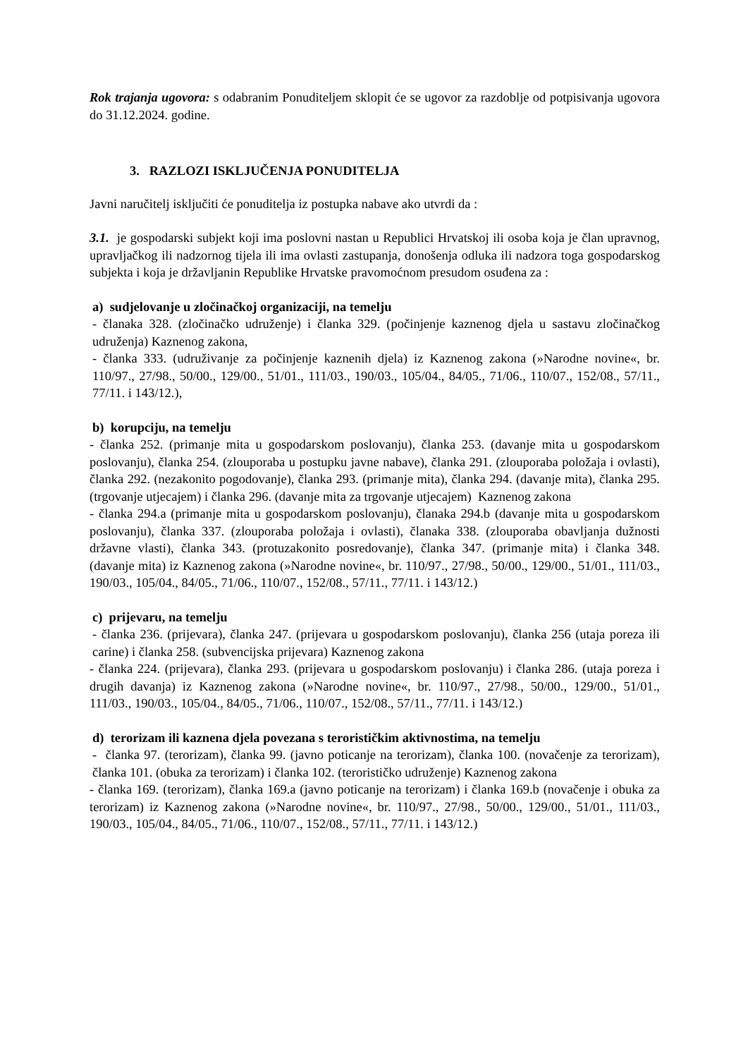Rok trajanja ugovora: s odabranim Ponuditeljem sklopit će se ugovor za razdoblje od potpisivanja ugovora do 31.12.2024. godine.
3. RAZLOZI ISKLJUČENJA PONUDITELJA
Javni naručitelj isključiti će ponuditelja iz postupka nabave ako utvrdi da :
3.1. je gospodarski subjekt koji ima poslovni nastan u Republici Hrvatskoj ili osoba koja je član upravnog, upravljačkog ili nadzornog tijela ili ima ovlasti zastupanja, donošenja odluka ili nadzora toga gospodarskog subjekta i koja je državljanin Republike Hrvatske pravomoćnom presudom osuđena za :
a) sudjelovanje u zločinačkoj organizaciji, na temelju
- članaka 328. (zločinačko udruženje) i članka 329. (počinjenje kaznenog djela u sastavu zločinačkog udruženja) Kaznenog zakona,
- članka 333. (udruživanje za počinjenje kaznenih djela) iz Kaznenog zakona (»Narodne novine«, br. 110/97., 27/98., 50/00., 129/00., 51/01., 111/03., 190/03., 105/04., 84/05., 71/06., 110/07., 152/08., 57/11., 77/11. i 143/12.),
b) korupciju, na temelju
- članka 252. (primanje mita u gospodarskom poslovanju), članka 253. (davanje mita u gospodarskom poslovanju), članka 254. (zlouporaba u postupku javne nabave), članka 291. (zlouporaba položaja i ovlasti), članka 292. (nezakonito pogodovanje), članka 293. (primanje mita), članka 294. (davanje mita), članka 295. (trgovanje utjecajem) i članka 296. (davanje mita za trgovanje utjecajem) Kaznenog zakona
- članka 294.a (primanje mita u gospodarskom poslovanju), članaka 294.b (davanje mita u gospodarskom poslovanju), članka 337. (zlouporaba položaja i ovlasti), članaka 338. (zlouporaba obavljanja dužnosti državne vlasti), članka 343. (protuzakonito posredovanje), članka 347. (primanje mita) i članka 348. (davanje mita) iz Kaznenog zakona (»Narodne novine«, br. 110/97., 27/98., 50/00., 129/00., 51/01., 111/03., 190/03., 105/04., 84/05., 71/06., 110/07., 152/08., 57/11., 77/11. i 143/12.)
c) prijevaru, na temelju
- članka 236. (prijevara), članka 247. (prijevara u gospodarskom poslovanju), članka 256 (utaja poreza ili carine) i članka 258. (subvencijska prijevara) Kaznenog zakona
- članka 224. (prijevara), članka 293. (prijevara u gospodarskom poslovanju) i članka 286. (utaja poreza i drugih davanja) iz Kaznenog zakona (»Narodne novine«, br. 110/97., 27/98., 50/00., 129/00., 51/01., 111/03., 190/03., 105/04., 84/05., 71/06., 110/07., 152/08., 57/11., 77/11. i 143/12.)
d) terorizam ili kaznena djela povezana s terorističkim aktivnostima, na temelju
- članka 97. (terorizam), članka 99. (javno poticanje na terorizam), članka 100. (novačenje za terorizam), članka 101. (obuka za terorizam) i članka 102. (terorističko udruženje) Kaznenog zakona
- članka 169. (terorizam), članka 169.a (javno poticanje na terorizam) i članka 169.b (novačenje i obuka za terorizam) iz Kaznenog zakona (»Narodne novine«, br. 110/97., 27/98., 50/00., 129/00., 51/01., 111/03., 190/03., 105/04., 84/05., 71/06., 110/07., 152/08., 57/11., 77/11. i 143/12.)